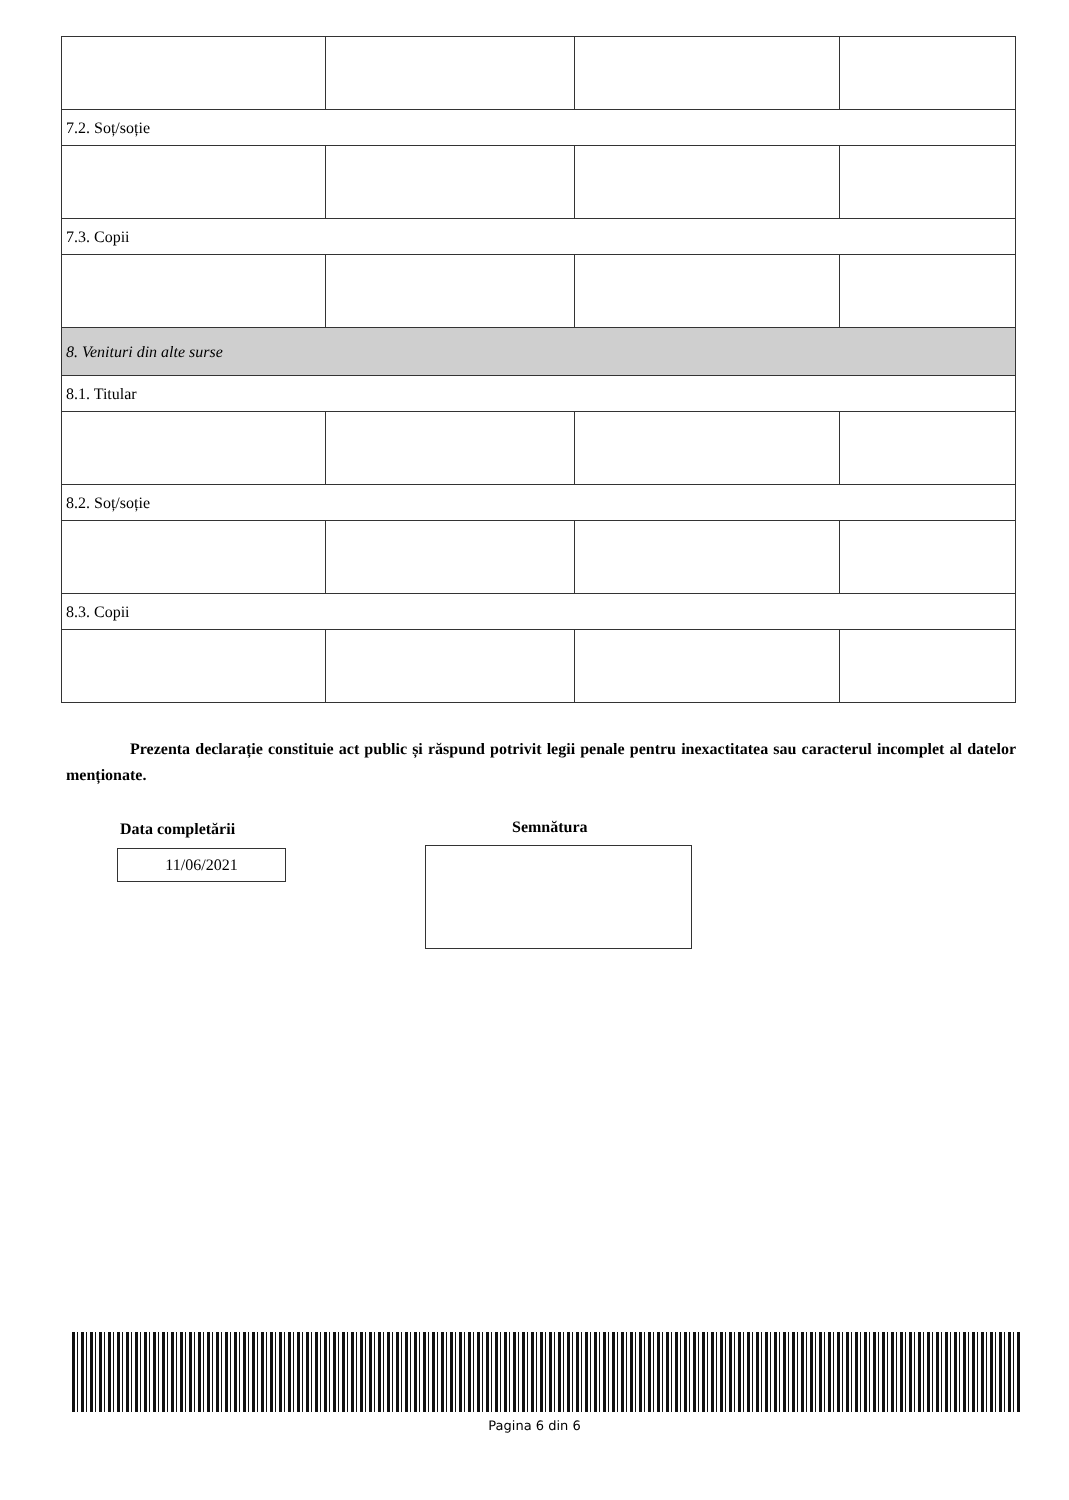| 7.2. Soț/soție | | | |
| 7.3. Copii | | | |
| 8. Venituri din alte surse | | | |
| 8.1. Titular | | | |
| 8.2. Soț/soție | | | |
| 8.3. Copii | | | |
Prezenta declarație constituie act public și răspund potrivit legii penale pentru inexactitatea sau caracterul incomplet al datelor menționate.
Data completării
11/06/2021
Semnătura
Pagina 6 din 6